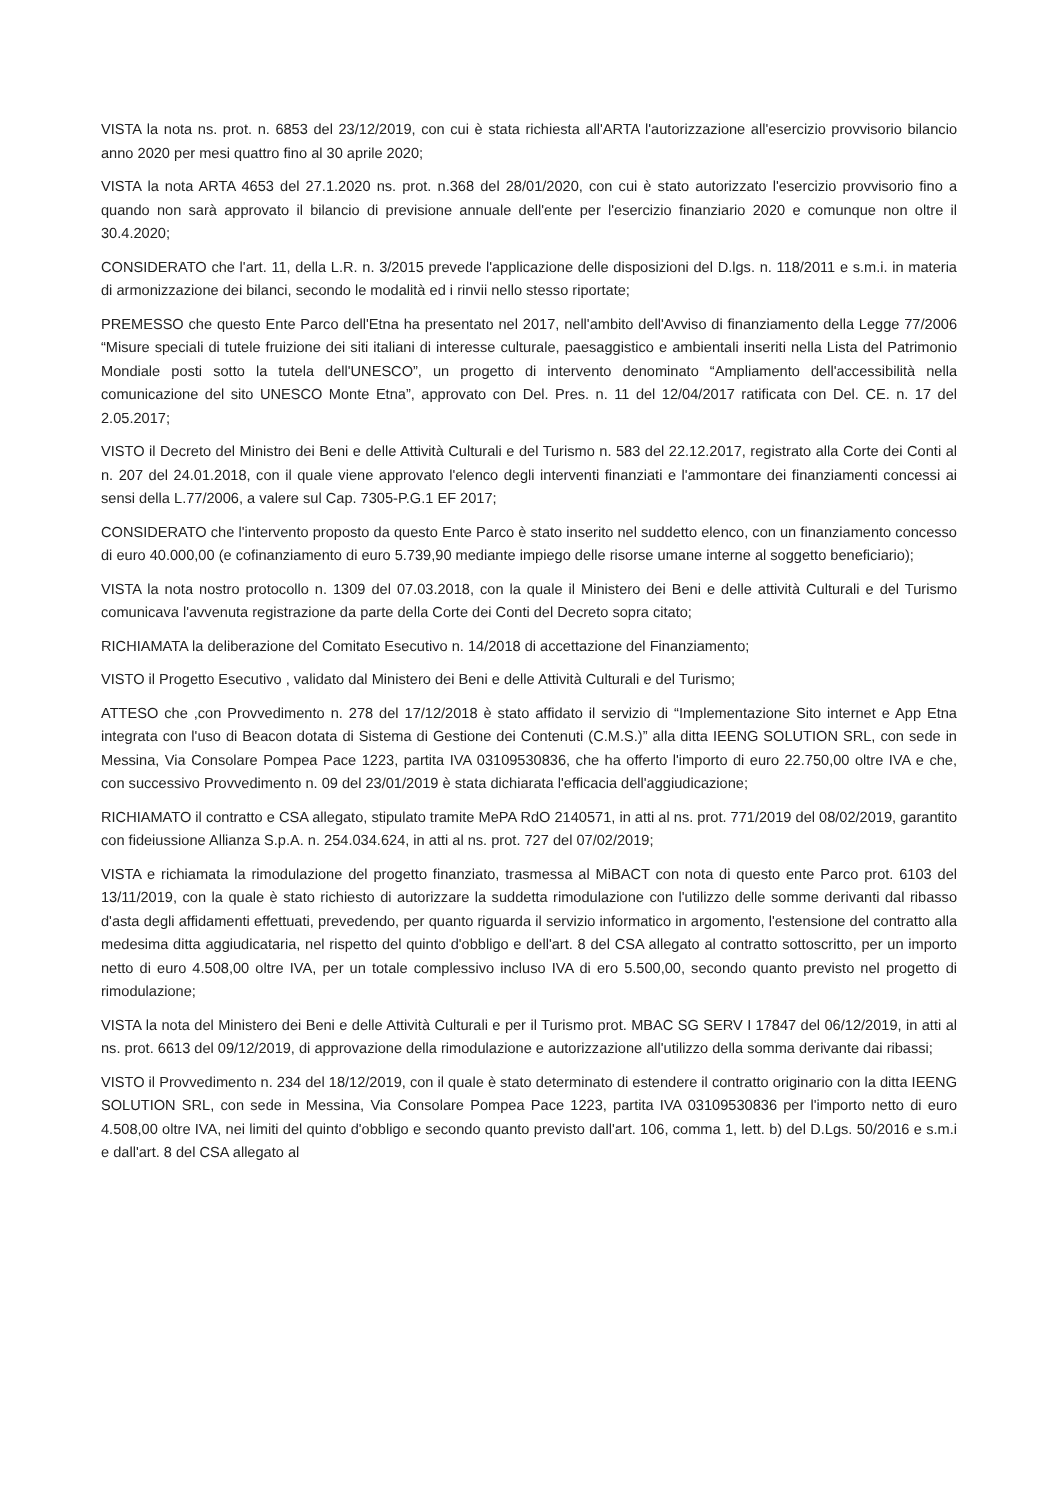VISTA la nota ns. prot. n. 6853 del 23/12/2019, con cui è stata richiesta all'ARTA l'autorizzazione all'esercizio provvisorio bilancio anno 2020 per mesi quattro fino al 30 aprile 2020;
VISTA la nota ARTA 4653 del 27.1.2020 ns. prot. n.368 del 28/01/2020, con cui è stato autorizzato l'esercizio provvisorio fino a quando non sarà approvato il bilancio di previsione annuale dell'ente per l'esercizio finanziario 2020 e comunque non oltre il 30.4.2020;
CONSIDERATO che l'art. 11, della L.R. n. 3/2015 prevede l'applicazione delle disposizioni del D.lgs. n. 118/2011 e s.m.i. in materia di armonizzazione dei bilanci, secondo le modalità ed i rinvii nello stesso riportate;
PREMESSO che questo Ente Parco dell'Etna ha presentato nel 2017, nell'ambito dell'Avviso di finanziamento della Legge 77/2006 “Misure speciali di tutele fruizione dei siti italiani di interesse culturale, paesaggistico e ambientali inseriti nella Lista del Patrimonio Mondiale posti sotto la tutela dell'UNESCO”, un progetto di intervento denominato “Ampliamento dell'accessibilità nella comunicazione del sito UNESCO Monte Etna”, approvato con Del. Pres. n. 11 del 12/04/2017 ratificata con Del. CE. n. 17 del 2.05.2017;
VISTO il Decreto del Ministro dei Beni e delle Attività Culturali e del Turismo n. 583 del 22.12.2017, registrato alla Corte dei Conti al n. 207 del 24.01.2018, con il quale viene approvato l'elenco degli interventi finanziati e l'ammontare dei finanziamenti concessi ai sensi della L.77/2006, a valere sul Cap. 7305-P.G.1 EF 2017;
CONSIDERATO che l'intervento proposto da questo Ente Parco è stato inserito nel suddetto elenco, con un finanziamento concesso di euro 40.000,00 (e cofinanziamento di euro 5.739,90 mediante impiego delle risorse umane interne al soggetto beneficiario);
VISTA la nota nostro protocollo n. 1309 del 07.03.2018, con la quale il Ministero dei Beni e delle attività Culturali e del Turismo comunicava l'avvenuta registrazione da parte della Corte dei Conti del Decreto sopra citato;
RICHIAMATA la deliberazione del Comitato Esecutivo n. 14/2018 di accettazione del Finanziamento;
VISTO il Progetto Esecutivo , validato dal Ministero dei Beni e delle Attività Culturali e del Turismo;
ATTESO che ,con Provvedimento n. 278 del 17/12/2018 è stato affidato il servizio di “Implementazione Sito internet e App Etna integrata con l'uso di Beacon dotata di Sistema di Gestione dei Contenuti (C.M.S.)” alla ditta IEENG SOLUTION SRL, con sede in Messina, Via Consolare Pompea Pace 1223, partita IVA 03109530836, che ha offerto l'importo di euro 22.750,00 oltre IVA e che, con successivo Provvedimento n. 09 del 23/01/2019 è stata dichiarata l'efficacia dell'aggiudicazione;
RICHIAMATO il contratto e CSA allegato, stipulato tramite MePA RdO 2140571, in atti al ns. prot. 771/2019 del 08/02/2019, garantito con fideiussione Allianza S.p.A. n. 254.034.624, in atti al ns. prot. 727 del 07/02/2019;
VISTA e richiamata la rimodulazione del progetto finanziato, trasmessa al MiBACT con nota di questo ente Parco prot. 6103 del 13/11/2019, con la quale è stato richiesto di autorizzare la suddetta rimodulazione con l'utilizzo delle somme derivanti dal ribasso d'asta degli affidamenti effettuati, prevedendo, per quanto riguarda il servizio informatico in argomento, l'estensione del contratto alla medesima ditta aggiudicataria, nel rispetto del quinto d'obbligo e dell'art. 8 del CSA allegato al contratto sottoscritto, per un importo netto di euro 4.508,00 oltre IVA, per un totale complessivo incluso IVA di ero 5.500,00, secondo quanto previsto nel progetto di rimodulazione;
VISTA la nota del Ministero dei Beni e delle Attività Culturali e per il Turismo prot. MBAC SG SERV I 17847 del 06/12/2019, in atti al ns. prot. 6613 del 09/12/2019, di approvazione della rimodulazione e autorizzazione all'utilizzo della somma derivante dai ribassi;
VISTO il Provvedimento n. 234 del 18/12/2019, con il quale è stato determinato di estendere il contratto originario con la ditta IEENG SOLUTION SRL, con sede in Messina, Via Consolare Pompea Pace 1223, partita IVA 03109530836 per l'importo netto di euro 4.508,00 oltre IVA, nei limiti del quinto d'obbligo e secondo quanto previsto dall'art. 106, comma 1, lett. b) del D.Lgs. 50/2016 e s.m.i e dall'art. 8 del CSA allegato al